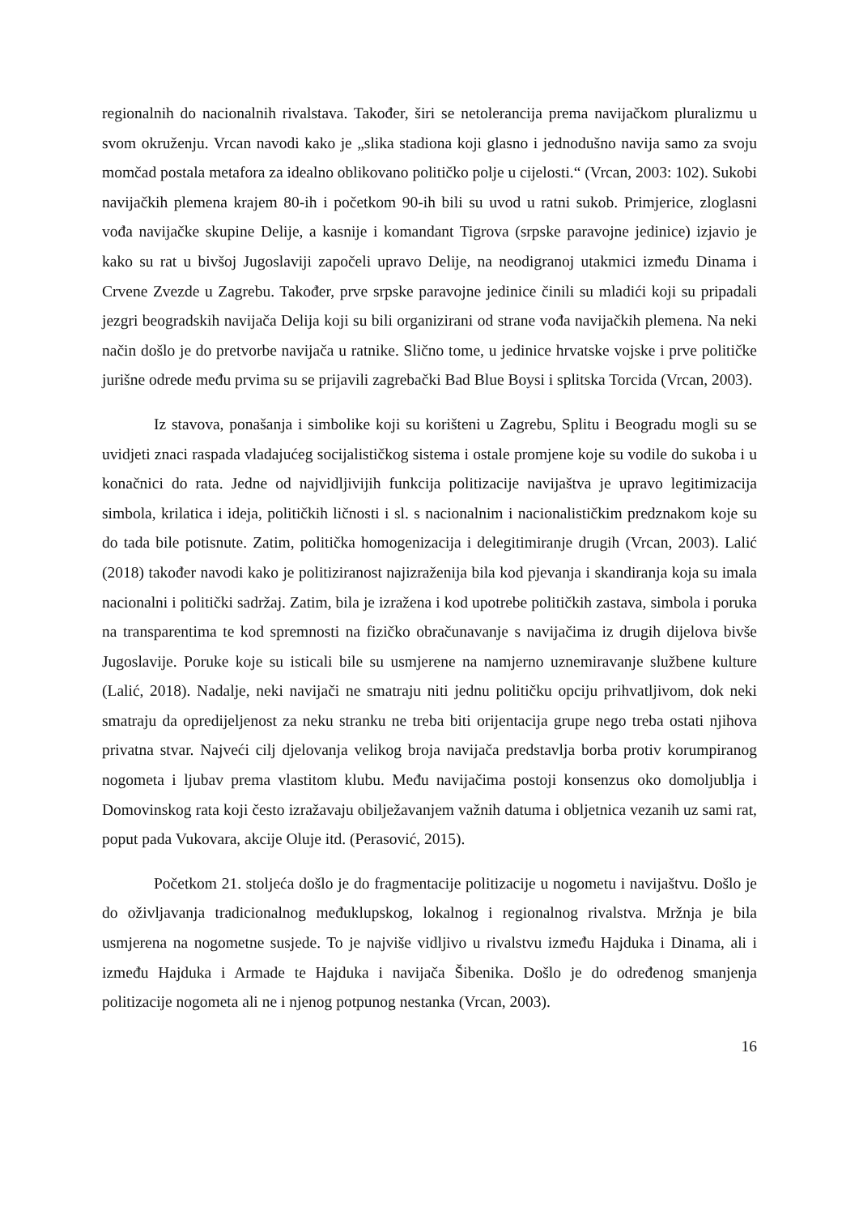regionalnih do nacionalnih rivalstava. Također, širi se netolerancija prema navijačkom pluralizmu u svom okruženju. Vrcan navodi kako je „slika stadiona koji glasno i jednodušno navija samo za svoju momčad postala metafora za idealno oblikovano političko polje u cijelosti.“ (Vrcan, 2003: 102). Sukobi navijačkih plemena krajem 80-ih i početkom 90-ih bili su uvod u ratni sukob. Primjerice, zloglasni vođa navijačke skupine Delije, a kasnije i komandant Tigrova (srpske paravojne jedinice) izjavio je kako su rat u bivšoj Jugoslaviji započeli upravo Delije, na neodigranoj utakmici između Dinama i Crvene Zvezde u Zagrebu. Također, prve srpske paravojne jedinice činili su mladići koji su pripadali jezgri beogradskih navijača Delija koji su bili organizirani od strane vođa navijačkih plemena. Na neki način došlo je do pretvorbe navijača u ratnike. Slično tome, u jedinice hrvatske vojske i prve političke jurišne odrede među prvima su se prijavili zagrebački Bad Blue Boysi i splitska Torcida (Vrcan, 2003).
Iz stavova, ponašanja i simbolike koji su korišteni u Zagrebu, Splitu i Beogradu mogli su se uvidjeti znaci raspada vladajućeg socijalističkog sistema i ostale promjene koje su vodile do sukoba i u konačnici do rata. Jedne od najvidljivijih funkcija politizacije navijaštva je upravo legitimizacija simbola, krilatica i ideja, političkih ličnosti i sl. s nacionalnim i nacionalističkim predznakom koje su do tada bile potisnute. Zatim, politička homogenizacija i delegitimiranje drugih (Vrcan, 2003). Lalić (2018) također navodi kako je politiziranost najizraženija bila kod pjevanja i skandiranja koja su imala nacionalni i politički sadržaj. Zatim, bila je izražena i kod upotrebe političkih zastava, simbola i poruka na transparentima te kod spremnosti na fizičko obračunavanje s navijačima iz drugih dijelova bivše Jugoslavije. Poruke koje su isticali bile su usmjerene na namjerno uznemiravanje službene kulture (Lalić, 2018). Nadalje, neki navijači ne smatraju niti jednu političku opciju prihvatljivom, dok neki smatraju da opredijeljenost za neku stranku ne treba biti orijentacija grupe nego treba ostati njihova privatna stvar. Najveći cilj djelovanja velikog broja navijača predstavlja borba protiv korumpiranog nogometa i ljubav prema vlastitom klubu. Među navijačima postoji konsenzus oko domoljublja i Domovinskog rata koji često izražavaju obilježavanjem važnih datuma i obljetnica vezanih uz sami rat, poput pada Vukovara, akcije Oluje itd. (Perasović, 2015).
Početkom 21. stoljeća došlo je do fragmentacije politizacije u nogometu i navijaštvu. Došlo je do oživljavanja tradicionalnog međuklupskog, lokalnog i regionalnog rivalstva. Mržnja je bila usmjerena na nogometne susjede. To je najviše vidljivo u rivalstvu između Hajduka i Dinama, ali i između Hajduka i Armade te Hajduka i navijača Šibenika. Došlo je do određenog smanjenja politizacije nogometa ali ne i njenog potpunog nestanka (Vrcan, 2003).
16